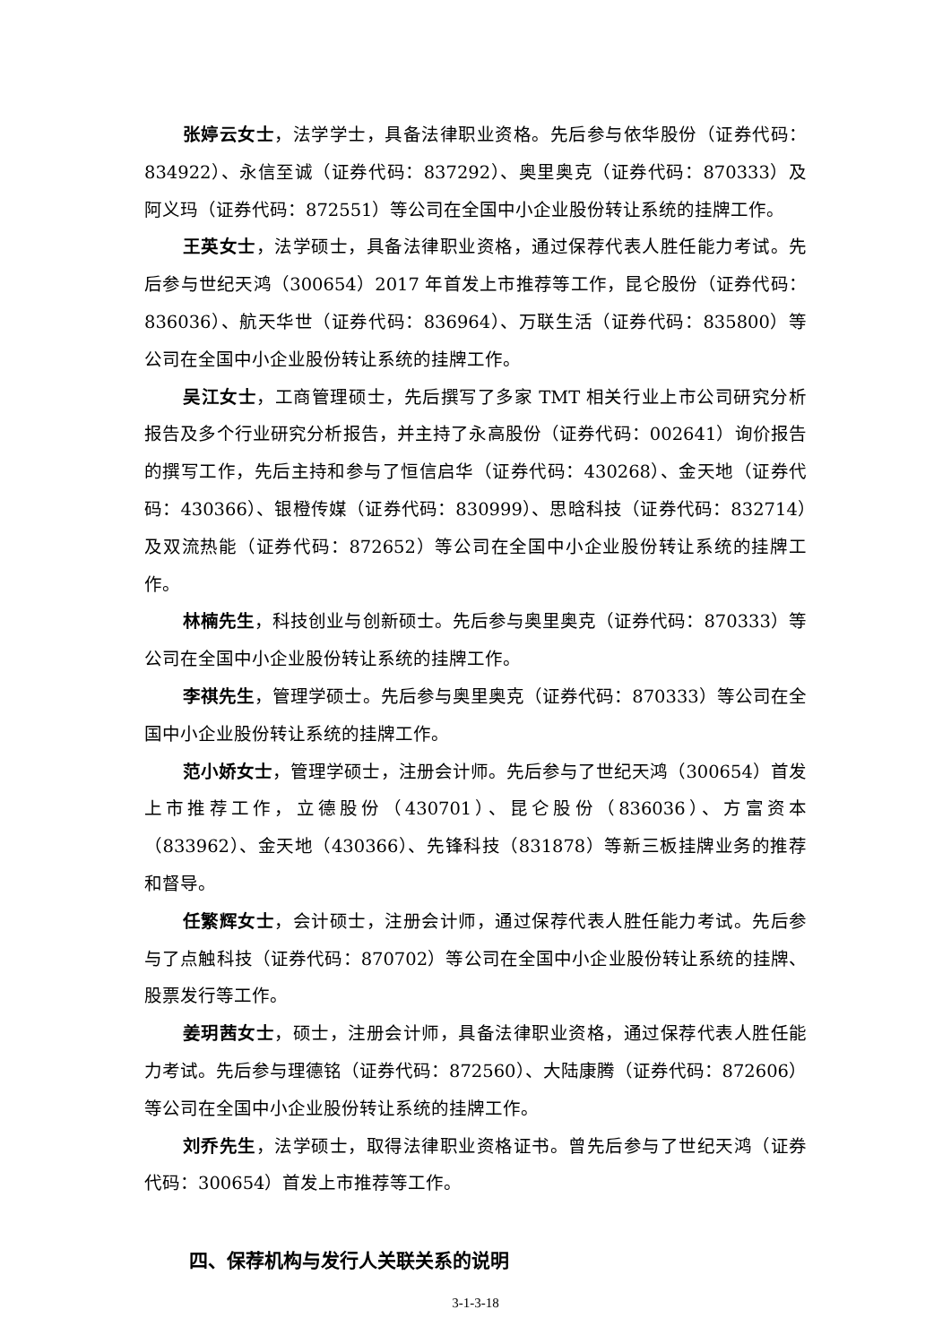张婷云女士，法学学士，具备法律职业资格。先后参与依华股份（证券代码：834922）、永信至诚（证券代码：837292）、奥里奥克（证券代码：870333）及阿义玛（证券代码：872551）等公司在全国中小企业股份转让系统的挂牌工作。
王英女士，法学硕士，具备法律职业资格，通过保荐代表人胜任能力考试。先后参与世纪天鸿（300654）2017 年首发上市推荐等工作，昆仑股份（证券代码：836036）、航天华世（证券代码：836964）、万联生活（证券代码：835800）等公司在全国中小企业股份转让系统的挂牌工作。
吴江女士，工商管理硕士，先后撰写了多家 TMT 相关行业上市公司研究分析报告及多个行业研究分析报告，并主持了永高股份（证券代码：002641）询价报告的撰写工作，先后主持和参与了恒信启华（证券代码：430268）、金天地（证券代码：430366）、银橙传媒（证券代码：830999）、思晗科技（证券代码：832714）及双流热能（证券代码：872652）等公司在全国中小企业股份转让系统的挂牌工作。
林楠先生，科技创业与创新硕士。先后参与奥里奥克（证券代码：870333）等公司在全国中小企业股份转让系统的挂牌工作。
李祺先生，管理学硕士。先后参与奥里奥克（证券代码：870333）等公司在全国中小企业股份转让系统的挂牌工作。
范小娇女士，管理学硕士，注册会计师。先后参与了世纪天鸿（300654）首发上市推荐工作，立德股份（430701）、昆仑股份（836036）、方富资本（833962）、金天地（430366）、先锋科技（831878）等新三板挂牌业务的推荐和督导。
任繁辉女士，会计硕士，注册会计师，通过保荐代表人胜任能力考试。先后参与了点触科技（证券代码：870702）等公司在全国中小企业股份转让系统的挂牌、股票发行等工作。
姜玥茜女士，硕士，注册会计师，具备法律职业资格，通过保荐代表人胜任能力考试。先后参与理德铭（证券代码：872560）、大陆康腾（证券代码：872606）等公司在全国中小企业股份转让系统的挂牌工作。
刘乔先生，法学硕士，取得法律职业资格证书。曾先后参与了世纪天鸿（证券代码：300654）首发上市推荐等工作。
四、保荐机构与发行人关联关系的说明
3-1-3-18